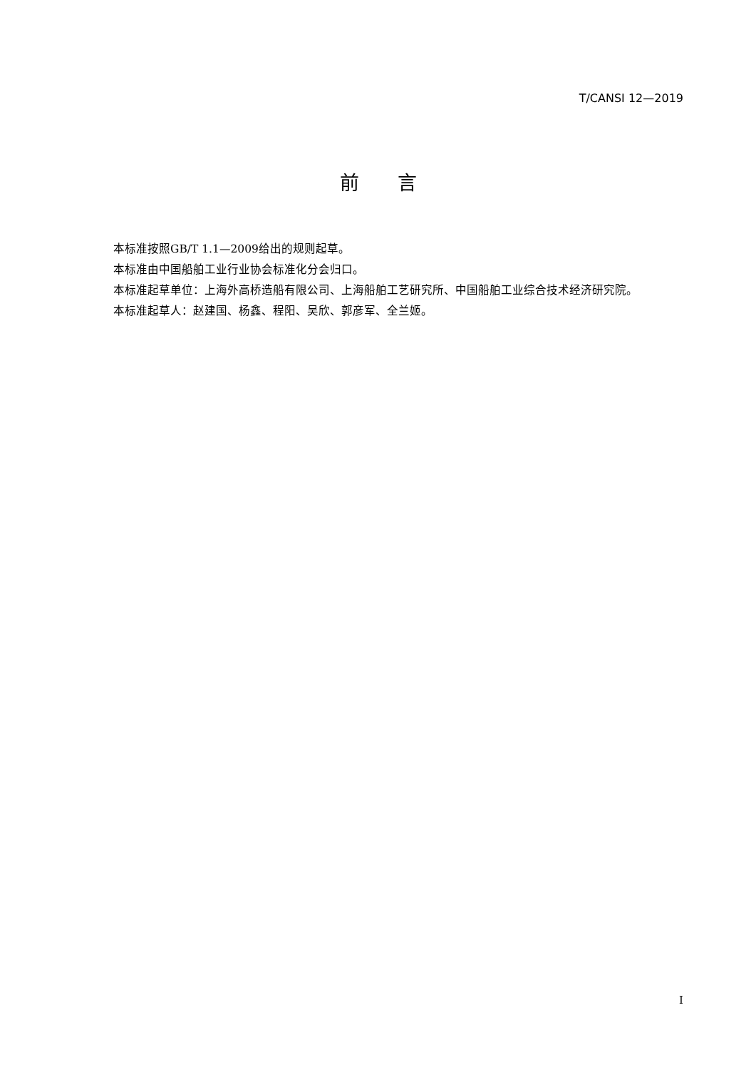T/CANSI 12—2019
前  言
本标准按照GB/T 1.1—2009给出的规则起草。
本标准由中国船舶工业行业协会标准化分会归口。
本标准起草单位：上海外高桥造船有限公司、上海船舶工艺研究所、中国船舶工业综合技术经济研究院。
本标准起草人：赵建国、杨鑫、程阳、吴欣、郭彦军、全兰姬。
I